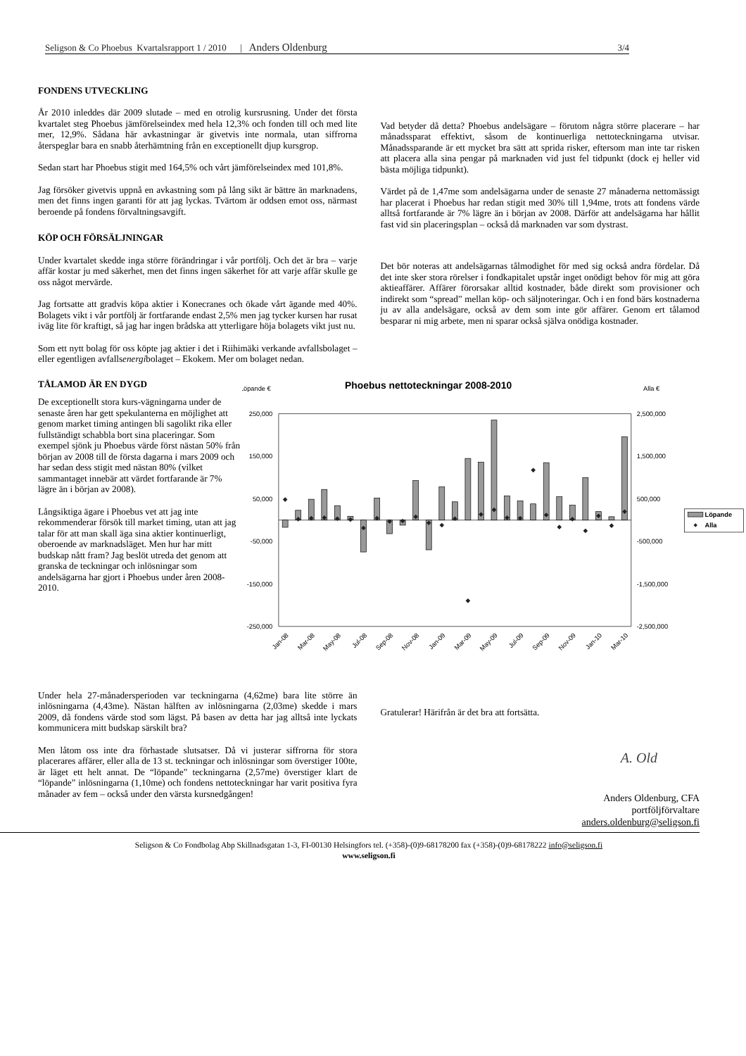Seligson & Co Phoebus Kvartalsrapport 1 / 2010 | Anders Oldenburg 3/4
FONDENS UTVECKLING
År 2010 inleddes där 2009 slutade – med en otrolig kursrusning. Under det första kvartalet steg Phoebus jämförelseindex med hela 12,3% och fonden till och med lite mer, 12,9%. Sådana här avkastningar är givetvis inte normala, utan siffrorna återspeglar bara en snabb återhämtning från en exceptionellt djup kursgrop.
Sedan start har Phoebus stigit med 164,5% och vårt jämförelseindex med 101,8%.
Jag försöker givetvis uppnå en avkastning som på lång sikt är bättre än marknadens, men det finns ingen garanti för att jag lyckas. Tvärtom är oddsen emot oss, närmast beroende på fondens förvaltningsavgift.
KÖP OCH FÖRSÄLJNINGAR
Under kvartalet skedde inga större förändringar i vår portfölj. Och det är bra – varje affär kostar ju med säkerhet, men det finns ingen säkerhet för att varje affär skulle ge oss något mervärde.
Jag fortsatte att gradvis köpa aktier i Konecranes och ökade vårt ägande med 40%. Bolagets vikt i vår portfölj är fortfarande endast 2,5% men jag tycker kursen har rusat iväg lite för kraftigt, så jag har ingen brådska att ytterligare höja bolagets vikt just nu.
Som ett nytt bolag för oss köpte jag aktier i det i Riihimäki verkande avfallsbolaget – eller egentligen avfallsenergibolaget – Ekokem. Mer om bolaget nedan.
Vad betyder då detta? Phoebus andelsägare – förutom några större placerare – har månadssparat effektivt, såsom de kontinuerliga nettoteckningarna utvisar. Månadssparande är ett mycket bra sätt att sprida risker, eftersom man inte tar risken att placera alla sina pengar på marknaden vid just fel tidpunkt (dock ej heller vid bästa möjliga tidpunkt).
Värdet på de 1,47me som andelsägarna under de senaste 27 månaderna nettomässigt har placerat i Phoebus har redan stigit med 30% till 1,94me, trots att fondens värde alltså fortfarande är 7% lägre än i början av 2008. Därför att andelsägarna har hållit fast vid sin placeringsplan – också då marknaden var som dystrast.
Det bör noteras att andelsägarnas tålmodighet för med sig också andra fördelar. Då det inte sker stora rörelser i fondkapitalet upstår inget onödigt behov för mig att göra aktieaffärer. Affärer förorsakar alltid kostnader, både direkt som provisioner och indirekt som “spread” mellan köp- och säljnoteringar. Och i en fond bärs kostnaderna ju av alla andelsägare, också av dem som inte gör affärer. Genom ert tålamod besparar ni mig arbete, men ni sparar också själva onödiga kostnader.
TÅLAMOD ÄR EN DYGD
De exceptionellt stora kurs-vägningarna under de senaste åren har gett spekulanterna en möjlighet att genom market timing antingen bli sagolikt rika eller fullständigt schabbla bort sina placeringar. Som exempel sjönk ju Phoebus värde först nästan 50% från början av 2008 till de första dagarna i mars 2009 och har sedan dess stigit med nästan 80% (vilket sammantaget innebär att värdet fortfarande är 7% lägre än i början av 2008).
Långsiktiga ägare i Phoebus vet att jag inte rekommenderar försök till market timing, utan att jag talar för att man skall äga sina aktier kontinuerligt, oberoende av marknadsläget. Men hur har mitt budskap nått fram? Jag beslöt utreda det genom att granska de teckningar och inlösningar som andelsägarna har gjort i Phoebus under åren 2008-2010.
Löpande €
Phoebus nettoteckningar 2008-2010
Alla €
250,000
150,000
50,000
-50,000
-150,000
-250,000
2,500,000
1,500,000
500,000
-500,000
-1,500,000
-2,500,000
Jan-08
Mar-08
May-08
Jul-08
Sep-08
Nov-08
Jan-09
Mar-09
May-09
Jul-09
Sep-09
Nov-09
Jan-10
Mar-10
Löpande
Alla
Under hela 27-månadersperioden var teckningarna (4,62me) bara lite större än inlösningarna (4,43me). Nästan hälften av inlösningarna (2,03me) skedde i mars 2009, då fondens värde stod som lägst. På basen av detta har jag alltså inte lyckats kommunicera mitt budskap särskilt bra?
Men låtom oss inte dra förhastade slutsatser. Då vi justerar siffrorna för stora placerares affärer, eller alla de 13 st. teckningar och inlösningar som överstiger 100te, är läget ett helt annat. De “löpande” teckningarna (2,57me) överstiger klart de “löpande” inlösningarna (1,10me) och fondens nettoteckningar har varit positiva fyra månader av fem – också under den värsta kursnedgången!
Gratulerar! Härifrån är det bra att fortsätta.
A. Old
Anders Oldenburg, CFA
portföljförvaltare
anders.oldenburg@seligson.fi
Seligson & Co Fondbolag Abp Skillnadsgatan 1-3, FI-00130 Helsingfors tel. (+358)-(0)9-68178200 fax (+358)-(0)9-68178222 info@seligson.fi
www.seligson.fi